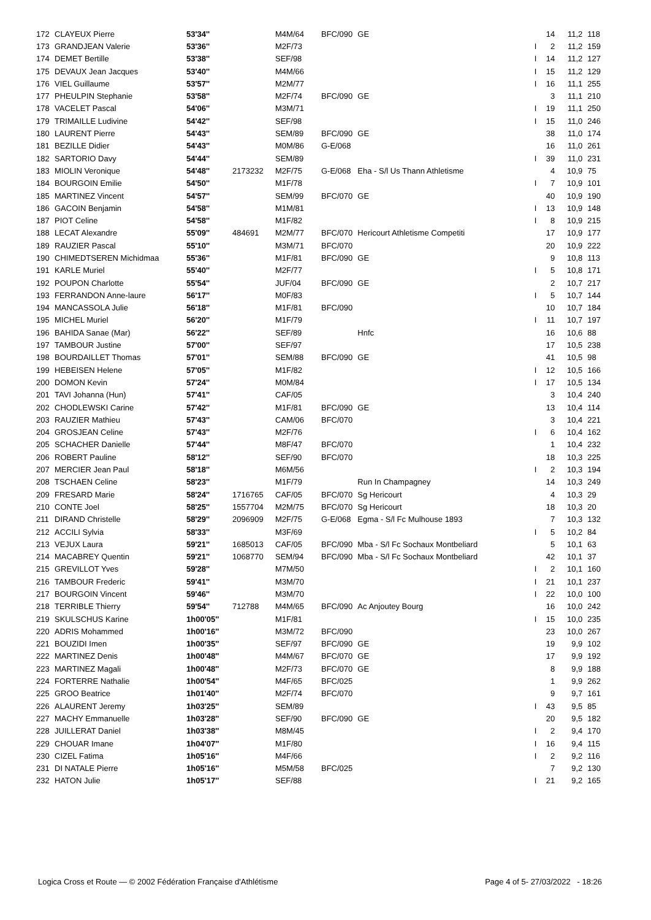| 172 | CLAYEUX Pierre | 53'34'' | | M4M/64 | BFC/090 | GE | | 14 | 11,2 | 118 |
| 173 | GRANDJEAN Valerie | 53'36'' | | M2F/73 | | | I | 2 | 11,2 | 159 |
| 174 | DEMET Bertille | 53'38'' | | SEF/98 | | | I | 14 | 11,2 | 127 |
| 175 | DEVAUX Jean Jacques | 53'40'' | | M4M/66 | | | I | 15 | 11,2 | 129 |
| 176 | VIEL Guillaume | 53'57'' | | M2M/77 | | | I | 16 | 11,1 | 255 |
| 177 | PHEULPIN Stephanie | 53'58'' | | M2F/74 | BFC/090 | GE | | 3 | 11,1 | 210 |
| 178 | VACELET Pascal | 54'06'' | | M3M/71 | | | I | 19 | 11,1 | 250 |
| 179 | TRIMAILLE Ludivine | 54'42'' | | SEF/98 | | | I | 15 | 11,0 | 246 |
| 180 | LAURENT Pierre | 54'43'' | | SEM/89 | BFC/090 | GE | | 38 | 11,0 | 174 |
| 181 | BEZILLE Didier | 54'43'' | | M0M/86 | G-E/068 | | | 16 | 11,0 | 261 |
| 182 | SARTORIO Davy | 54'44'' | | SEM/89 | | | I | 39 | 11,0 | 231 |
| 183 | MIOLIN Veronique | 54'48'' | 2173232 | M2F/75 | G-E/068 | Eha - S/l Us Thann Athletisme | | 4 | 10,9 | 75 |
| 184 | BOURGOIN Emilie | 54'50'' | | M1F/78 | | | I | 7 | 10,9 | 101 |
| 185 | MARTINEZ Vincent | 54'57'' | | SEM/99 | BFC/070 | GE | | 40 | 10,9 | 190 |
| 186 | GACOIN Benjamin | 54'58'' | | M1M/81 | | | I | 13 | 10,9 | 148 |
| 187 | PIOT Celine | 54'58'' | | M1F/82 | | | I | 8 | 10,9 | 215 |
| 188 | LECAT Alexandre | 55'09'' | 484691 | M2M/77 | BFC/070 | Hericourt Athletisme Competiti | | 17 | 10,9 | 177 |
| 189 | RAUZIER Pascal | 55'10'' | | M3M/71 | BFC/070 | | | 20 | 10,9 | 222 |
| 190 | CHIMEDTSEREN Michidmaa | 55'36'' | | M1F/81 | BFC/090 | GE | | 9 | 10,8 | 113 |
| 191 | KARLE Muriel | 55'40'' | | M2F/77 | | | I | 5 | 10,8 | 171 |
| 192 | POUPON Charlotte | 55'54'' | | JUF/04 | BFC/090 | GE | | 2 | 10,7 | 217 |
| 193 | FERRANDON Anne-laure | 56'17'' | | M0F/83 | | | I | 5 | 10,7 | 144 |
| 194 | MANCASSOLA Julie | 56'18'' | | M1F/81 | BFC/090 | | | 10 | 10,7 | 184 |
| 195 | MICHEL Muriel | 56'20'' | | M1F/79 | | | I | 11 | 10,7 | 197 |
| 196 | BAHIDA Sanae (Mar) | 56'22'' | | SEF/89 | | Hnfc | | 16 | 10,6 | 88 |
| 197 | TAMBOUR Justine | 57'00'' | | SEF/97 | | | | 17 | 10,5 | 238 |
| 198 | BOURDAILLET Thomas | 57'01'' | | SEM/88 | BFC/090 | GE | | 41 | 10,5 | 98 |
| 199 | HEBEISEN Helene | 57'05'' | | M1F/82 | | | I | 12 | 10,5 | 166 |
| 200 | DOMON Kevin | 57'24'' | | M0M/84 | | | I | 17 | 10,5 | 134 |
| 201 | TAVI Johanna (Hun) | 57'41'' | | CAF/05 | | | | 3 | 10,4 | 240 |
| 202 | CHODLEWSKI Carine | 57'42'' | | M1F/81 | BFC/090 | GE | | 13 | 10,4 | 114 |
| 203 | RAUZIER Mathieu | 57'43'' | | CAM/06 | BFC/070 | | | 3 | 10,4 | 221 |
| 204 | GROSJEAN Celine | 57'43'' | | M2F/76 | | | I | 6 | 10,4 | 162 |
| 205 | SCHACHER Danielle | 57'44'' | | M8F/47 | BFC/070 | | | 1 | 10,4 | 232 |
| 206 | ROBERT Pauline | 58'12'' | | SEF/90 | BFC/070 | | | 18 | 10,3 | 225 |
| 207 | MERCIER Jean Paul | 58'18'' | | M6M/56 | | | I | 2 | 10,3 | 194 |
| 208 | TSCHAEN Celine | 58'23'' | | M1F/79 | | Run In Champagney | | 14 | 10,3 | 249 |
| 209 | FRESARD Marie | 58'24'' | 1716765 | CAF/05 | BFC/070 | Sg Hericourt | | 4 | 10,3 | 29 |
| 210 | CONTE Joel | 58'25'' | 1557704 | M2M/75 | BFC/070 | Sg Hericourt | | 18 | 10,3 | 20 |
| 211 | DIRAND Christelle | 58'29'' | 2096909 | M2F/75 | G-E/068 | Egma - S/l Fc Mulhouse 1893 | | 7 | 10,3 | 132 |
| 212 | ACCILI Sylvia | 58'33'' | | M3F/69 | | | I | 5 | 10,2 | 84 |
| 213 | VEJUX Laura | 59'21'' | 1685013 | CAF/05 | BFC/090 | Mba - S/l Fc Sochaux Montbeliard | | 5 | 10,1 | 63 |
| 214 | MACABREY Quentin | 59'21'' | 1068770 | SEM/94 | BFC/090 | Mba - S/l Fc Sochaux Montbeliard | | 42 | 10,1 | 37 |
| 215 | GREVILLOT Yves | 59'28'' | | M7M/50 | | | I | 2 | 10,1 | 160 |
| 216 | TAMBOUR Frederic | 59'41'' | | M3M/70 | | | I | 21 | 10,1 | 237 |
| 217 | BOURGOIN Vincent | 59'46'' | | M3M/70 | | | I | 22 | 10,0 | 100 |
| 218 | TERRIBLE Thierry | 59'54'' | 712788 | M4M/65 | BFC/090 | Ac Anjoutey Bourg | | 16 | 10,0 | 242 |
| 219 | SKULSCHUS Karine | 1h00'05'' | | M1F/81 | | | I | 15 | 10,0 | 235 |
| 220 | ADRIS Mohammed | 1h00'16'' | | M3M/72 | BFC/090 | | | 23 | 10,0 | 267 |
| 221 | BOUZIDI Imen | 1h00'35'' | | SEF/97 | BFC/090 | GE | | 19 | 9,9 | 102 |
| 222 | MARTINEZ Denis | 1h00'48'' | | M4M/67 | BFC/070 | GE | | 17 | 9,9 | 192 |
| 223 | MARTINEZ Magali | 1h00'48'' | | M2F/73 | BFC/070 | GE | | 8 | 9,9 | 188 |
| 224 | FORTERRE Nathalie | 1h00'54'' | | M4F/65 | BFC/025 | | | 1 | 9,9 | 262 |
| 225 | GROO Beatrice | 1h01'40'' | | M2F/74 | BFC/070 | | | 9 | 9,7 | 161 |
| 226 | ALAURENT Jeremy | 1h03'25'' | | SEM/89 | | | I | 43 | 9,5 | 85 |
| 227 | MACHY Emmanuelle | 1h03'28'' | | SEF/90 | BFC/090 | GE | | 20 | 9,5 | 182 |
| 228 | JUILLERAT Daniel | 1h03'38'' | | M8M/45 | | | I | 2 | 9,4 | 170 |
| 229 | CHOUAR Imane | 1h04'07'' | | M1F/80 | | | I | 16 | 9,4 | 115 |
| 230 | CIZEL Fatima | 1h05'16'' | | M4F/66 | | | I | 2 | 9,2 | 116 |
| 231 | DI NATALE Pierre | 1h05'16'' | | M5M/58 | BFC/025 | | | 7 | 9,2 | 130 |
| 232 | HATON Julie | 1h05'17'' | | SEF/88 | | | I | 21 | 9,2 | 165 |
Logica Cross et Route — © 2002 Fédération Française d'Athlétisme Page 4 of 5- 27/03/2022 - 18:26